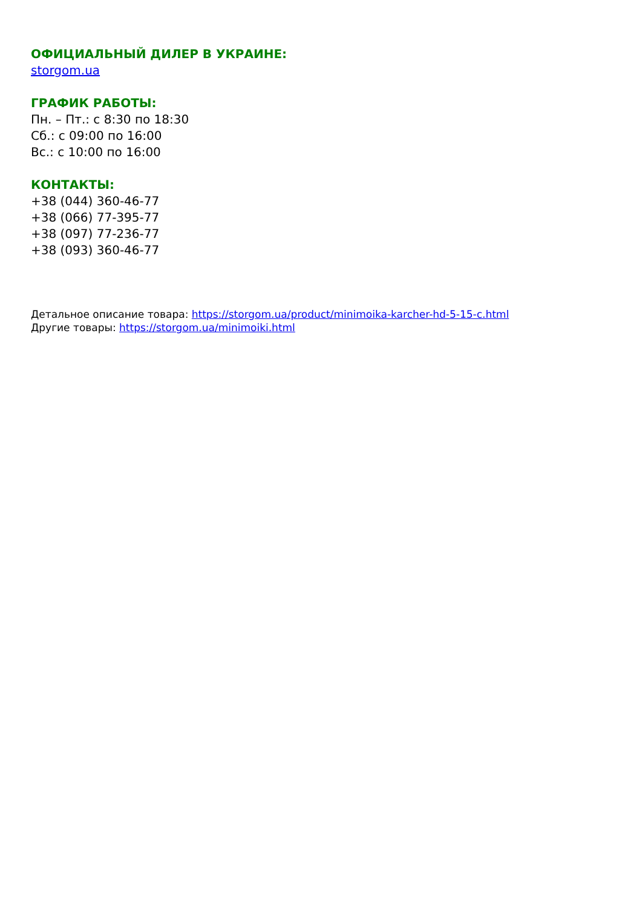ОФИЦИАЛЬНЫЙ ДИЛЕР В УКРАИНЕ:
storgom.ua
ГРАФИК РАБОТЫ:
Пн. – Пт.: с 8:30 по 18:30
Сб.: с 09:00 по 16:00
Вс.: с 10:00 по 16:00
КОНТАКТЫ:
+38 (044) 360-46-77
+38 (066) 77-395-77
+38 (097) 77-236-77
+38 (093) 360-46-77
Детальное описание товара: https://storgom.ua/product/minimoika-karcher-hd-5-15-c.html
Другие товары: https://storgom.ua/minimoiki.html